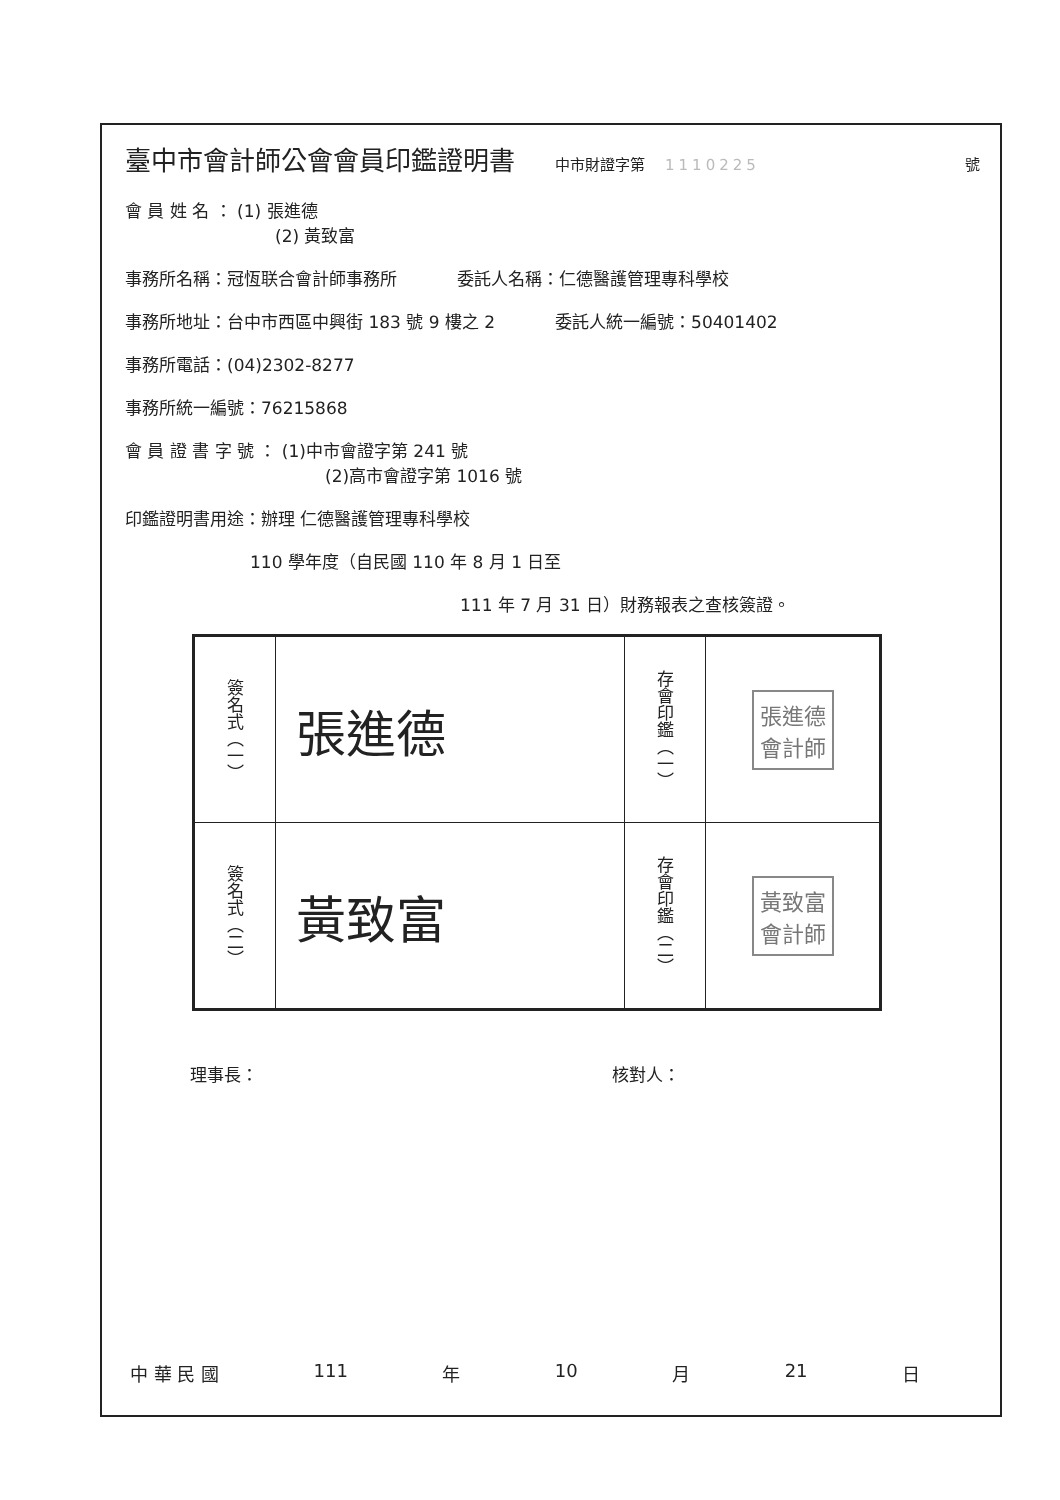臺中市會計師公會會員印鑑證明書 中市財證字第 1110225 號
會 員 姓 名 ： (1) 張進德
(2) 黃致富
事務所名稱：冠恆联合會計師事務所 委託人名稱：仁德醫護管理專科學校
事務所地址：台中市西區中興街 183 號 9 樓之 2 委託人統一編號：50401402
事務所電話：(04)2302-8277
事務所統一編號：76215868
會 員 證 書 字 號 ： (1)中市會證字第 241 號
(2)高市會證字第 1016 號
印鑑證明書用途：辦理 仁德醫護管理專科學校
110 學年度（自民國 110 年 8 月 1 日至
111 年 7 月 31 日）財務報表之查核簽證。
| 簽名式（一） | 張進德 | 存會印鑑（一） | 張進德 會計師 |
| 簽名式（二） | 黃致富 | 存會印鑑（二） | 黃致富 會計師 |
理事長： 核對人：
中 華 民 國 111 年 10 月 21 日